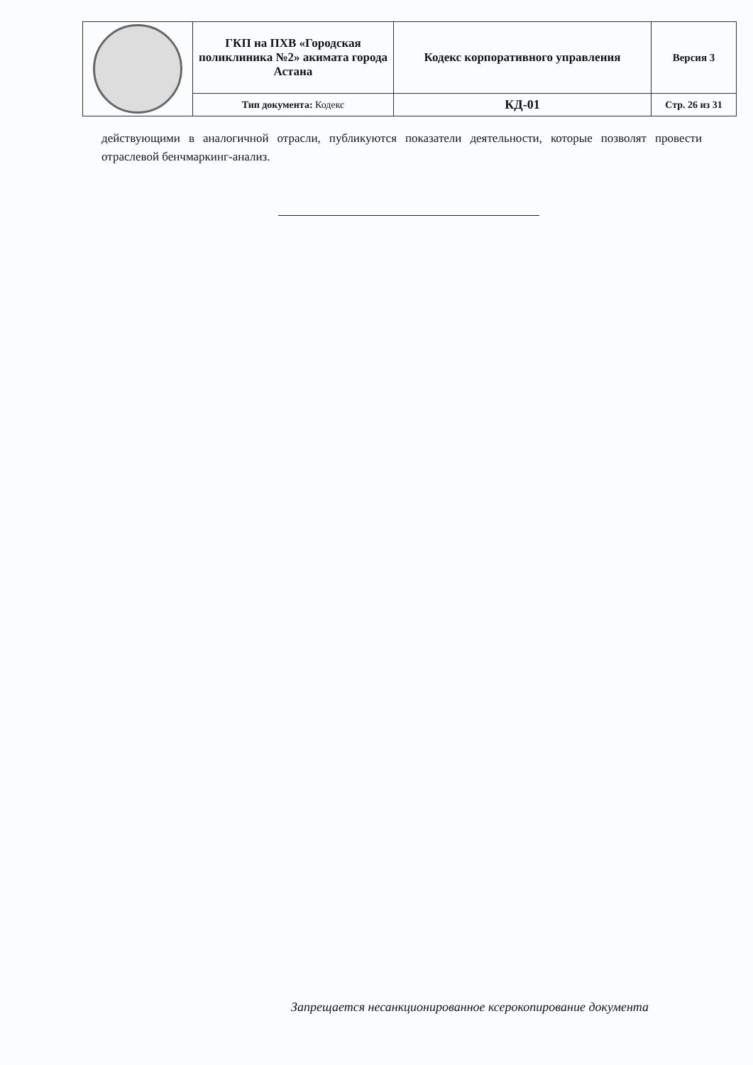| | ГКП на ПХВ «Городская поликлиника №2» акимата города Астана | Кодекс корпоративного управления | Версия 3 |
| | Тип документа: Кодекс | КД-01 | Стр. 26 из 31 |
действующими в аналогичной отрасли, публикуются показатели деятельности, которые позволят провести отраслевой бенчмаркинг-анализ.
Запрещается несанкционированное ксерокопирование документа